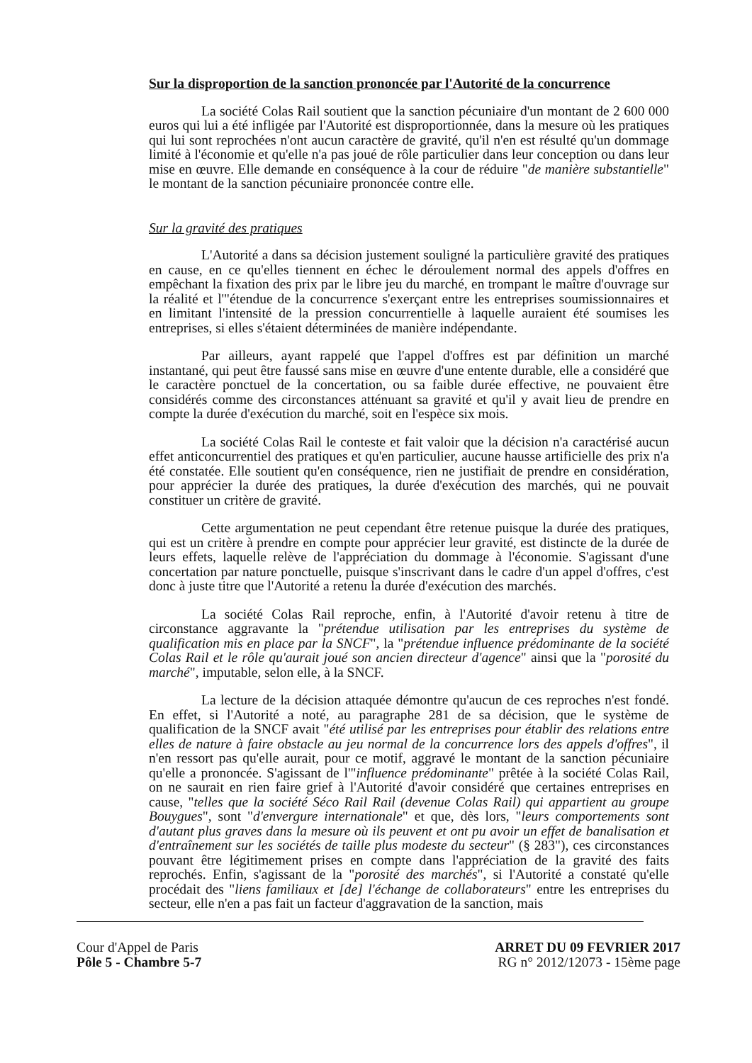Sur la disproportion de la sanction prononcée par l'Autorité de la concurrence
La société Colas Rail soutient que la sanction pécuniaire d'un montant de 2 600 000 euros qui lui a été infligée par l'Autorité est disproportionnée, dans la mesure où les pratiques qui lui sont reprochées n'ont aucun caractère de gravité, qu'il n'en est résulté qu'un dommage limité à l'économie et qu'elle n'a pas joué de rôle particulier dans leur conception ou dans leur mise en œuvre. Elle demande en conséquence à la cour de réduire "de manière substantielle" le montant de la sanction pécuniaire prononcée contre elle.
Sur la gravité des pratiques
L'Autorité a dans sa décision justement souligné la particulière gravité des pratiques en cause, en ce qu'elles tiennent en échec le déroulement normal des appels d'offres en empêchant la fixation des prix par le libre jeu du marché, en trompant le maître d'ouvrage sur la réalité et l'"étendue de la concurrence s'exerçant entre les entreprises soumissionnaires et en limitant l'intensité de la pression concurrentielle à laquelle auraient été soumises les entreprises, si elles s'étaient déterminées de manière indépendante.
Par ailleurs, ayant rappelé que l'appel d'offres est par définition un marché instantané, qui peut être faussé sans mise en œuvre d'une entente durable, elle a considéré que le caractère ponctuel de la concertation, ou sa faible durée effective, ne pouvaient être considérés comme des circonstances atténuant sa gravité et qu'il y avait lieu de prendre en compte la durée d'exécution du marché, soit en l'espèce six mois.
La société Colas Rail le conteste et fait valoir que la décision n'a caractérisé aucun effet anticoncurrentiel des pratiques et qu'en particulier, aucune hausse artificielle des prix n'a été constatée. Elle soutient qu'en conséquence, rien ne justifiait de prendre en considération, pour apprécier la durée des pratiques, la durée d'exécution des marchés, qui ne pouvait constituer un critère de gravité.
Cette argumentation ne peut cependant être retenue puisque la durée des pratiques, qui est un critère à prendre en compte pour apprécier leur gravité, est distincte de la durée de leurs effets, laquelle relève de l'appréciation du dommage à l'économie. S'agissant d'une concertation par nature ponctuelle, puisque s'inscrivant dans le cadre d'un appel d'offres, c'est donc à juste titre que l'Autorité a retenu la durée d'exécution des marchés.
La société Colas Rail reproche, enfin, à l'Autorité d'avoir retenu à titre de circonstance aggravante la "prétendue utilisation par les entreprises du système de qualification mis en place par la SNCF", la "prétendue influence prédominante de la société Colas Rail et le rôle qu'aurait joué son ancien directeur d'agence" ainsi que la "porosité du marché", imputable, selon elle, à la SNCF.
La lecture de la décision attaquée démontre qu'aucun de ces reproches n'est fondé. En effet, si l'Autorité a noté, au paragraphe 281 de sa décision, que le système de qualification de la SNCF avait "été utilisé par les entreprises pour établir des relations entre elles de nature à faire obstacle au jeu normal de la concurrence lors des appels d'offres", il n'en ressort pas qu'elle aurait, pour ce motif, aggravé le montant de la sanction pécuniaire qu'elle a prononcée. S'agissant de l'"influence prédominante" prêtée à la société Colas Rail, on ne saurait en rien faire grief à l'Autorité d'avoir considéré que certaines entreprises en cause, "telles que la société Séco Rail Rail (devenue Colas Rail) qui appartient au groupe Bouygues", sont "d'envergure internationale" et que, dès lors, "leurs comportements sont d'autant plus graves dans la mesure où ils peuvent et ont pu avoir un effet de banalisation et d'entraînement sur les sociétés de taille plus modeste du secteur" (§ 283"), ces circonstances pouvant être légitimement prises en compte dans l'appréciation de la gravité des faits reprochés. Enfin, s'agissant de la "porosité des marchés", si l'Autorité a constaté qu'elle procédait des "liens familiaux et [de] l'échange de collaborateurs" entre les entreprises du secteur, elle n'en a pas fait un facteur d'aggravation de la sanction, mais
Cour d'Appel de Paris
Pôle 5 - Chambre 5-7
ARRET DU 09 FEVRIER 2017
RG n° 2012/12073 - 15ème page